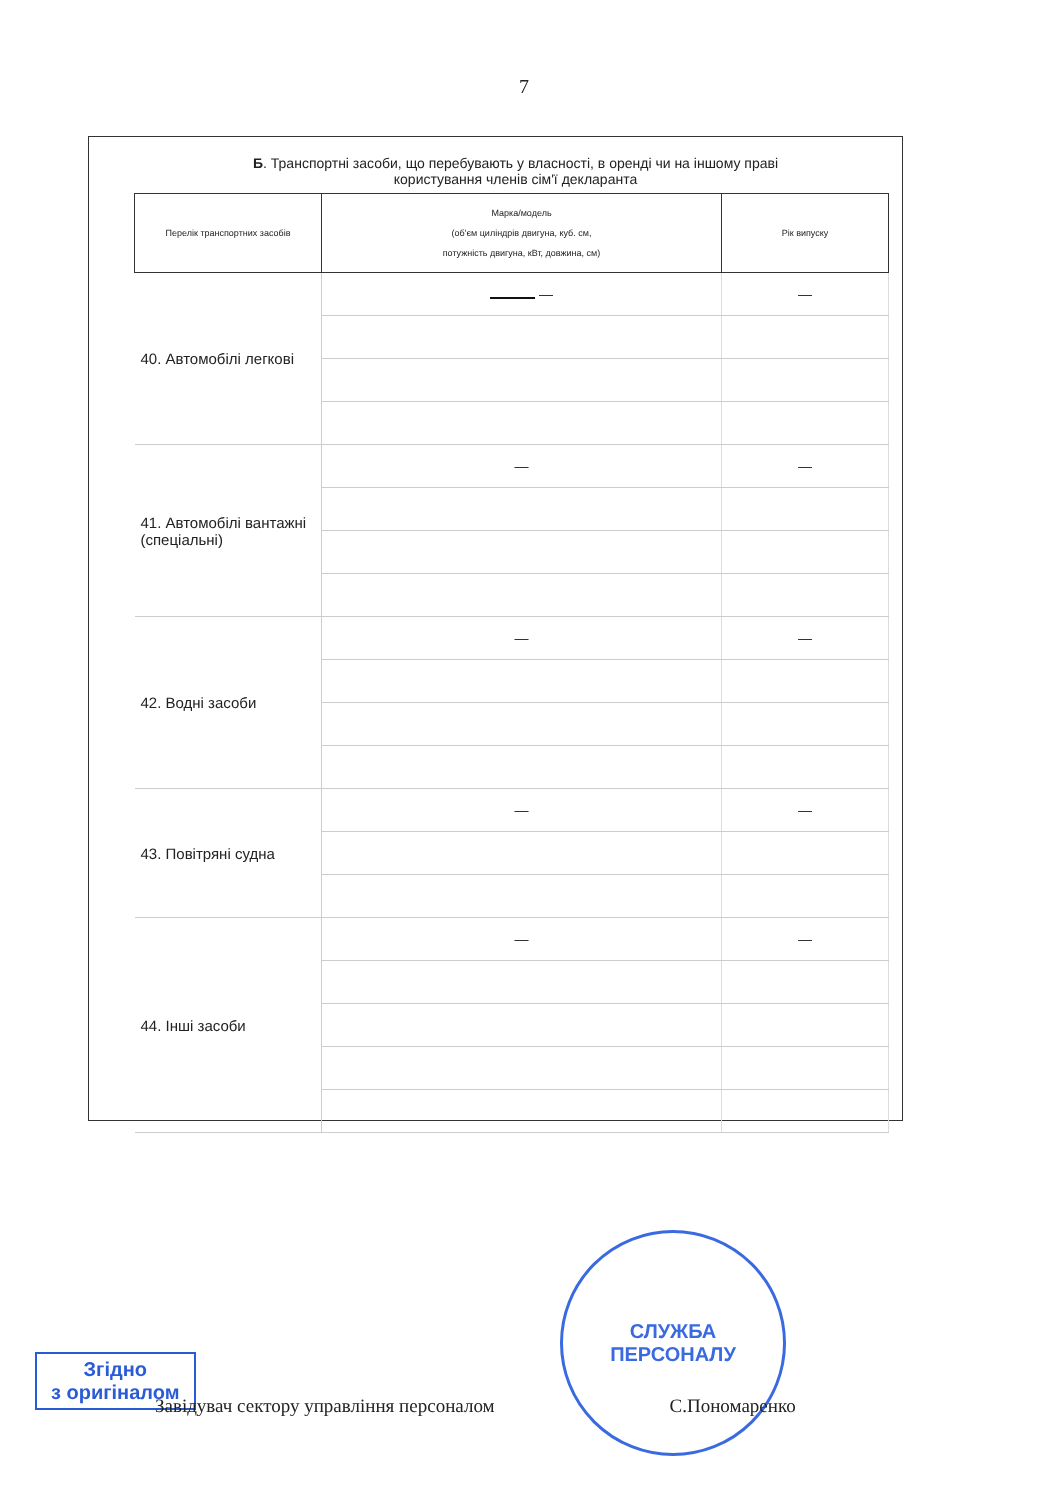7
Б. Транспортні засоби, що перебувають у власності, в оренді чи на іншому праві
користування членів сім'ї декларанта
| Перелік транспортних засобів | Марка/модель (об'єм циліндрів двигуна, куб. см, потужність двигуна, кВт, довжина, см) | Рік випуску |
| --- | --- | --- |
| 40. Автомобілі легкові | — | — |
| 41. Автомобілі вантажні (спеціальні) | — | — |
| 42. Водні засоби | — | — |
| 43. Повітряні судна | — | — |
| 44. Інші засоби | — | — |
СЛУЖБА
ПЕРСОНАЛУ
Згідно
з оригіналом
Завідувач сектору управління персоналом С.Пономаренко